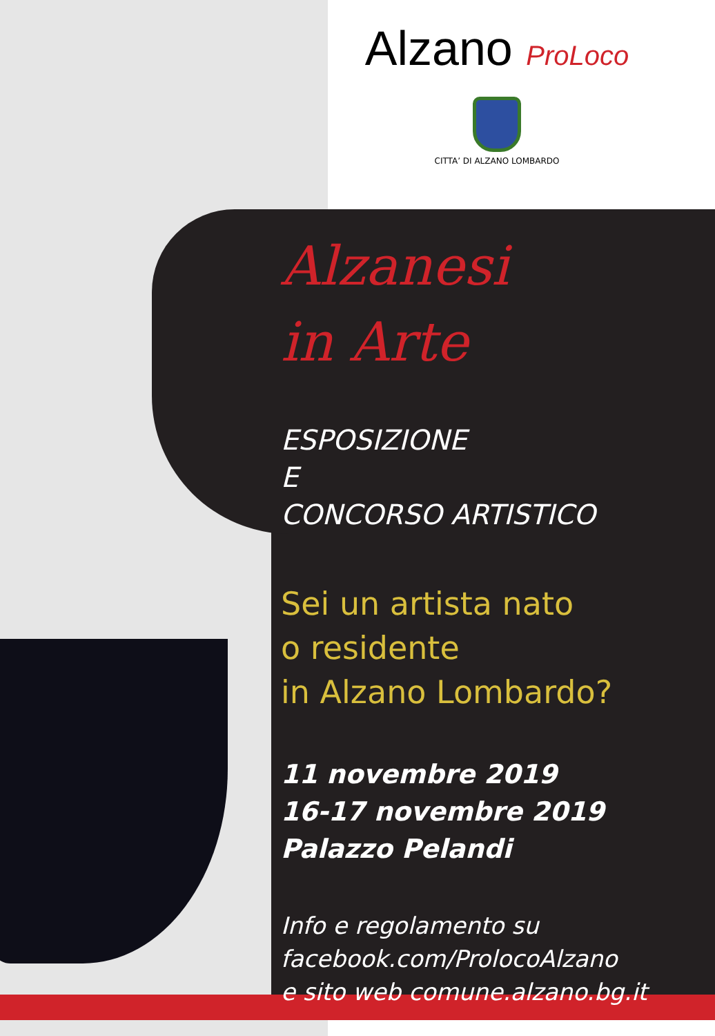Alzano ProLoco
CITTA’ DI ALZANO LOMBARDO
Alzanesi
in Arte
ESPOSIZIONE
E
CONCORSO ARTISTICO
Sei un artista nato
o residente
in Alzano Lombardo?
11 novembre 2019
16-17 novembre 2019
Palazzo Pelandi
Info e regolamento su
facebook.com/ProlocoAlzano
e sito web comune.alzano.bg.it